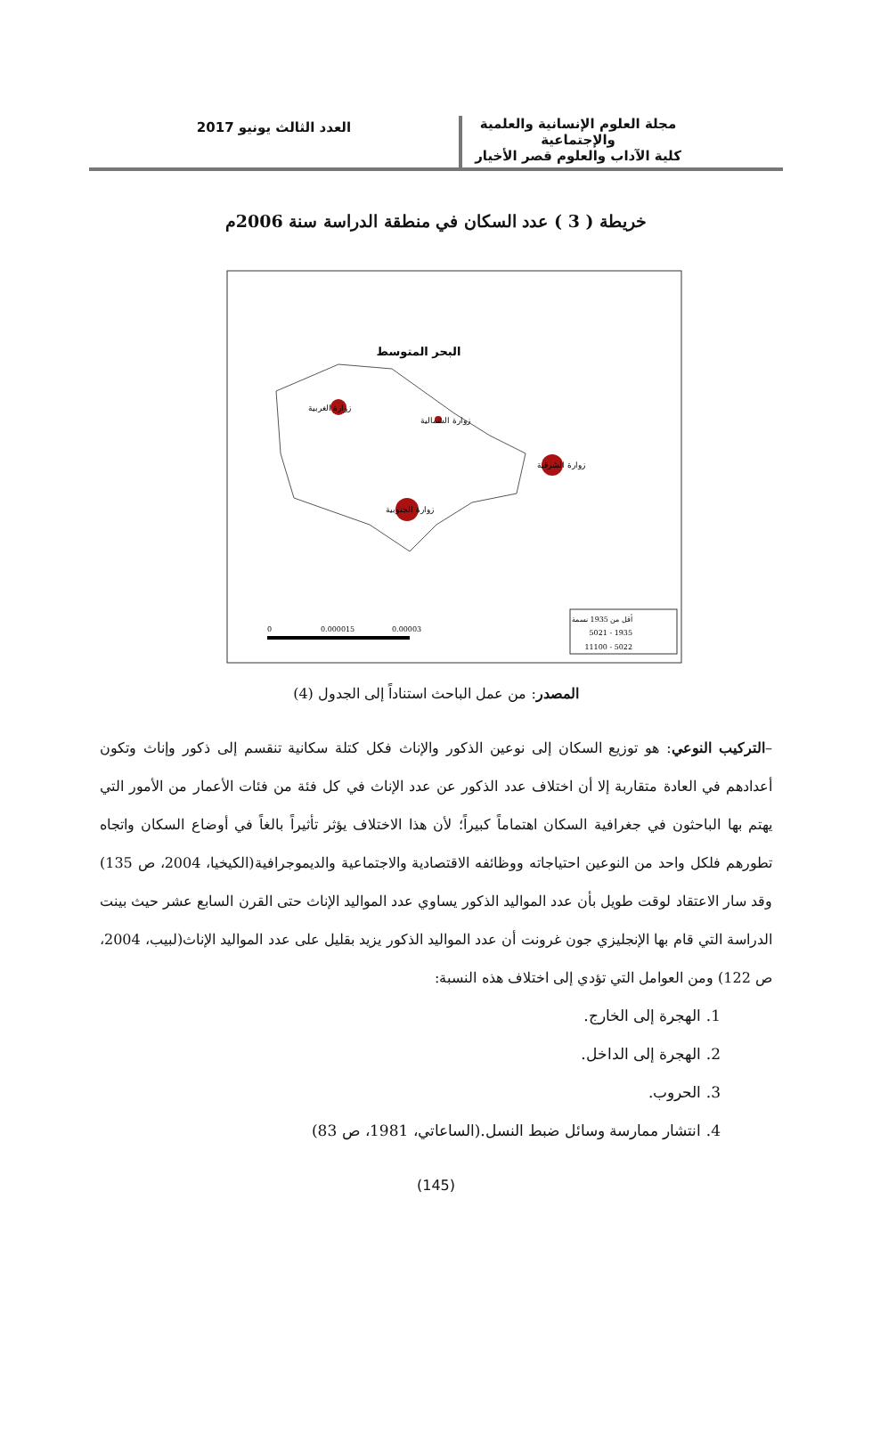مجلة العلوم الإنسانية والعلمية والإجتماعية
كلية الآداب والعلوم قصر الأخيار
العدد الثالث يونيو 2017
خريطة ( 3 ) عدد السكان في منطقة الدراسة سنة 2006م
البحر المتوسط
زوارة الغربية
زوارة الشمالية
زوارة الشرقية
زوارة الجنوبية
أقل من 1935 نسمة
5021 - 1935
11100 - 5022
0
0.000015
0.00003
المصدر: من عمل الباحث استناداً إلى الجدول (4)
–التركيب النوعي: هو توزيع السكان إلى نوعين الذكور والإناث فكل كتلة سكانية تنقسم إلى ذكور وإناث وتكون أعدادهم في العادة متقاربة إلا أن اختلاف عدد الذكور عن عدد الإناث في كل فئة من فئات الأعمار من الأمور التي يهتم بها الباحثون في جغرافية السكان اهتماماً كبيراً؛ لأن هذا الاختلاف يؤثر تأثيراً بالغاً في أوضاع السكان واتجاه تطورهم فلكل واحد من النوعين احتياجاته ووظائفه الاقتصادية والاجتماعية والديموجرافية(الكيخيا، 2004، ص 135) وقد سار الاعتقاد لوقت طويل بأن عدد المواليد الذكور يساوي عدد المواليد الإناث حتى القرن السابع عشر حيث بينت الدراسة التي قام بها الإنجليزي جون غرونت أن عدد المواليد الذكور يزيد بقليل على عدد المواليد الإناث(لبيب، 2004، ص 122) ومن العوامل التي تؤدي إلى اختلاف هذه النسبة:
1. الهجرة إلى الخارج.
2. الهجرة إلى الداخل.
3. الحروب.
4. انتشار ممارسة وسائل ضبط النسل.(الساعاتي، 1981، ص 83)
(145)